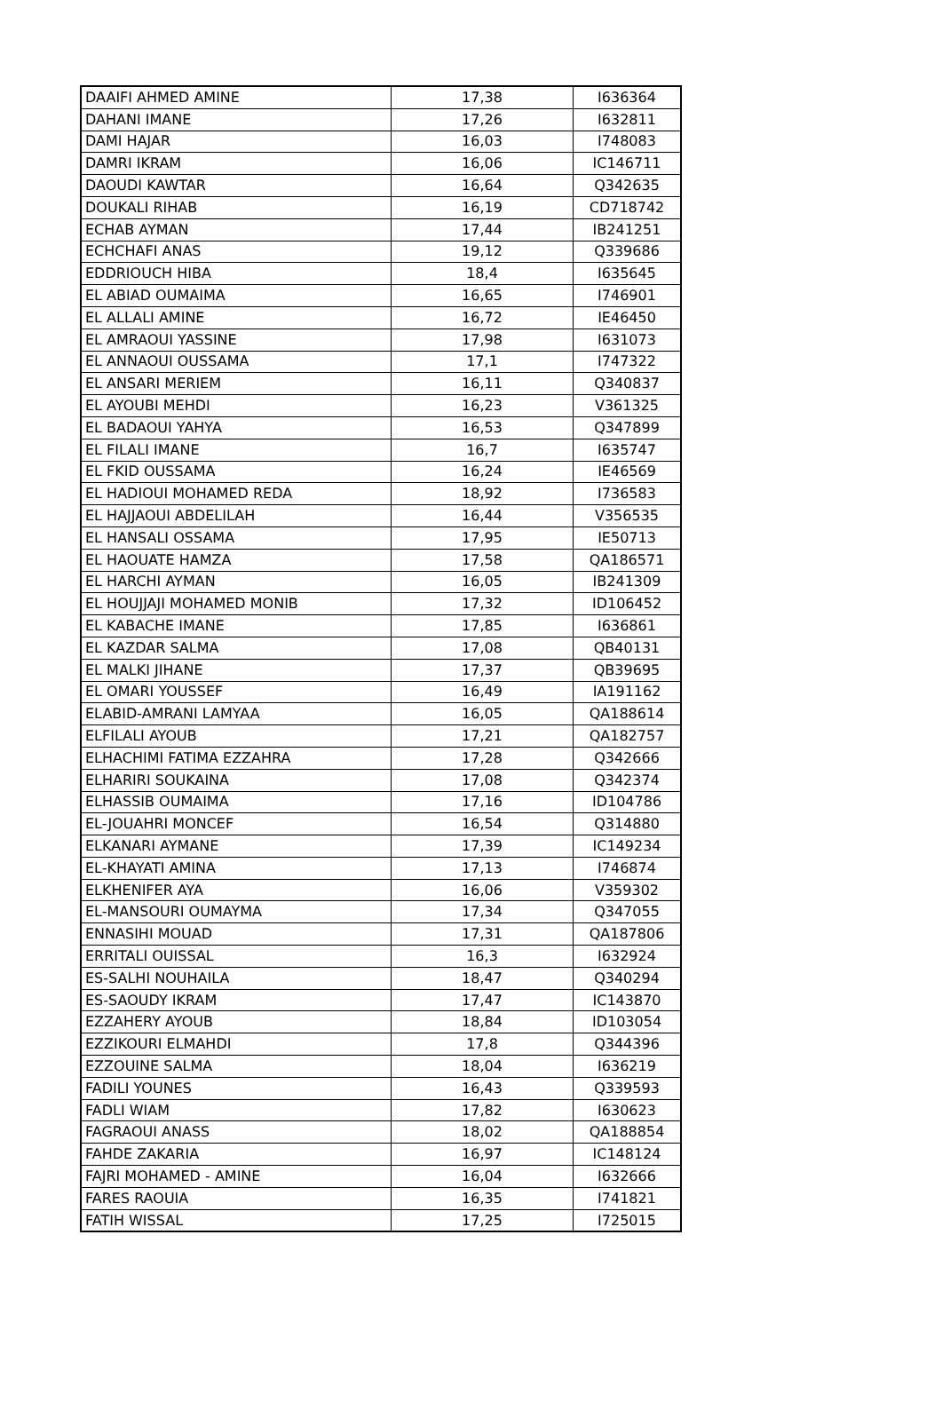| DAAIFI AHMED AMINE | 17,38 | I636364 |
| DAHANI IMANE | 17,26 | I632811 |
| DAMI HAJAR | 16,03 | I748083 |
| DAMRI IKRAM | 16,06 | IC146711 |
| DAOUDI KAWTAR | 16,64 | Q342635 |
| DOUKALI RIHAB | 16,19 | CD718742 |
| ECHAB AYMAN | 17,44 | IB241251 |
| ECHCHAFI ANAS | 19,12 | Q339686 |
| EDDRIOUCH HIBA | 18,4 | I635645 |
| EL ABIAD OUMAIMA | 16,65 | I746901 |
| EL ALLALI AMINE | 16,72 | IE46450 |
| EL AMRAOUI YASSINE | 17,98 | I631073 |
| EL ANNAOUI OUSSAMA | 17,1 | I747322 |
| EL ANSARI MERIEM | 16,11 | Q340837 |
| EL AYOUBI MEHDI | 16,23 | V361325 |
| EL BADAOUI YAHYA | 16,53 | Q347899 |
| EL FILALI IMANE | 16,7 | I635747 |
| EL FKID OUSSAMA | 16,24 | IE46569 |
| EL HADIOUI MOHAMED REDA | 18,92 | I736583 |
| EL HAJJAOUI ABDELILAH | 16,44 | V356535 |
| EL HANSALI OSSAMA | 17,95 | IE50713 |
| EL HAOUATE HAMZA | 17,58 | QA186571 |
| EL HARCHI AYMAN | 16,05 | IB241309 |
| EL HOUJJAJI MOHAMED MONIB | 17,32 | ID106452 |
| EL KABACHE IMANE | 17,85 | I636861 |
| EL KAZDAR SALMA | 17,08 | QB40131 |
| EL MALKI JIHANE | 17,37 | QB39695 |
| EL OMARI YOUSSEF | 16,49 | IA191162 |
| ELABID-AMRANI LAMYAA | 16,05 | QA188614 |
| ELFILALI AYOUB | 17,21 | QA182757 |
| ELHACHIMI FATIMA EZZAHRA | 17,28 | Q342666 |
| ELHARIRI SOUKAINA | 17,08 | Q342374 |
| ELHASSIB OUMAIMA | 17,16 | ID104786 |
| EL-JOUAHRI MONCEF | 16,54 | Q314880 |
| ELKANARI AYMANE | 17,39 | IC149234 |
| EL-KHAYATI AMINA | 17,13 | I746874 |
| ELKHENIFER AYA | 16,06 | V359302 |
| EL-MANSOURI OUMAYMA | 17,34 | Q347055 |
| ENNASIHI MOUAD | 17,31 | QA187806 |
| ERRITALI OUISSAL | 16,3 | I632924 |
| ES-SALHI NOUHAILA | 18,47 | Q340294 |
| ES-SAOUDY IKRAM | 17,47 | IC143870 |
| EZZAHERY AYOUB | 18,84 | ID103054 |
| EZZIKOURI ELMAHDI | 17,8 | Q344396 |
| EZZOUINE SALMA | 18,04 | I636219 |
| FADILI YOUNES | 16,43 | Q339593 |
| FADLI WIAM | 17,82 | I630623 |
| FAGRAOUI ANASS | 18,02 | QA188854 |
| FAHDE ZAKARIA | 16,97 | IC148124 |
| FAJRI MOHAMED - AMINE | 16,04 | I632666 |
| FARES RAOUIA | 16,35 | I741821 |
| FATIH WISSAL | 17,25 | I725015 |